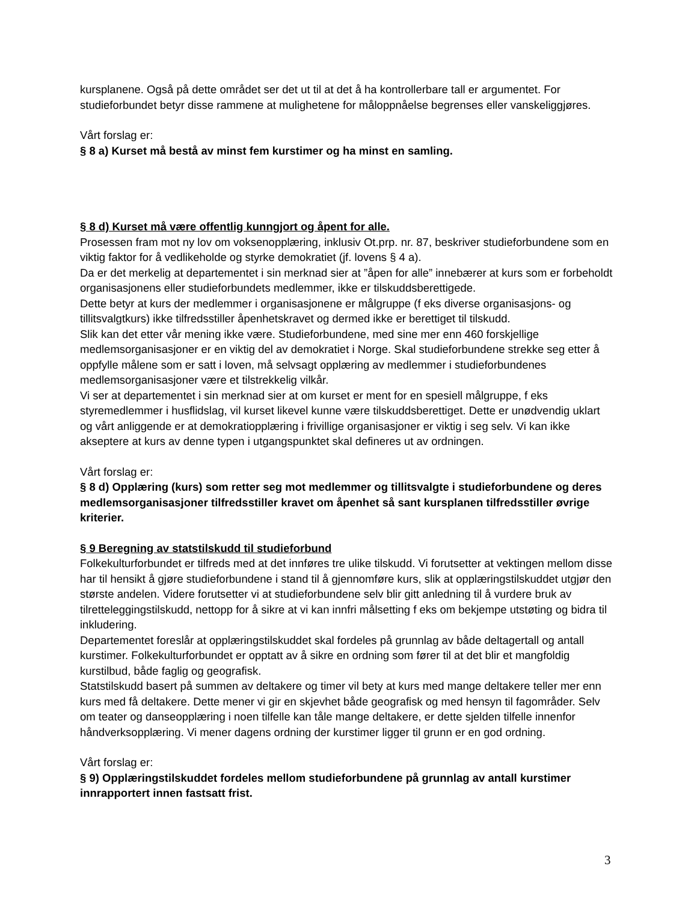kursplanene. Også på dette området ser det ut til at det å ha kontrollerbare tall er argumentet. For studieforbundet betyr disse rammene at mulighetene for måloppnåelse begrenses eller vanskeliggjøres.
Vårt forslag er:
§ 8 a) Kurset må bestå av minst fem kurstimer og ha minst en samling.
§ 8 d) Kurset må være offentlig kunngjort og åpent for alle.
Prosessen fram mot ny lov om voksenopplæring, inklusiv Ot.prp. nr. 87, beskriver studieforbundene som en viktig faktor for å vedlikeholde og styrke demokratiet (jf. lovens § 4 a).
Da er det merkelig at departementet i sin merknad sier at ”åpen for alle” innebærer at kurs som er forbeholdt organisasjonens eller studieforbundets medlemmer, ikke er tilskuddsberettigede.
Dette betyr at kurs der medlemmer i organisasjonene er målgruppe (f eks diverse organisasjons- og tillitsvalgtkurs) ikke tilfredsstiller åpenhetskravet og dermed ikke er berettiget til tilskudd.
Slik kan det etter vår mening ikke være. Studieforbundene, med sine mer enn 460 forskjellige medlemsorganisasjoner er en viktig del av demokratiet i Norge. Skal studieforbundene strekke seg etter å oppfylle målene som er satt i loven, må selvsagt opplæring av medlemmer i studieforbundenes medlemsorganisasjoner være et tilstrekkelig vilkår.
Vi ser at departementet i sin merknad sier at om kurset er ment for en spesiell målgruppe, f eks styremedlemmer i husflidslag, vil kurset likevel kunne være tilskuddsberettiget. Dette er unødvendig uklart og vårt anliggende er at demokratiopplæring i frivillige organisasjoner er viktig i seg selv. Vi kan ikke akseptere at kurs av denne typen i utgangspunktet skal defineres ut av ordningen.
Vårt forslag er:
§ 8 d) Opplæring (kurs) som retter seg mot medlemmer og tillitsvalgte i studieforbundene og deres medlemsorganisasjoner tilfredsstiller kravet om åpenhet så sant kursplanen tilfredsstiller øvrige kriterier.
§ 9 Beregning av statstilskudd til studieforbund
Folkekulturforbundet er tilfreds med at det innføres tre ulike tilskudd. Vi forutsetter at vektingen mellom disse har til hensikt å gjøre studieforbundene i stand til å gjennomføre kurs, slik at opplæringstilskuddet utgjør den største andelen. Videre forutsetter vi at studieforbundene selv blir gitt anledning til å vurdere bruk av tilretteleggingstilskudd, nettopp for å sikre at vi kan innfri målsetting f eks om bekjempe utstøting og bidra til inkludering.
Departementet foreslår at opplæringstilskuddet skal fordeles på grunnlag av både deltagertall og antall kurstimer. Folkekulturforbundet er opptatt av å sikre en ordning som fører til at det blir et mangfoldig kurstilbud, både faglig og geografisk.
Statstilskudd basert på summen av deltakere og timer vil bety at kurs med mange deltakere teller mer enn kurs med få deltakere. Dette mener vi gir en skjevhet både geografisk og med hensyn til fagområder. Selv om teater og danseopplæring i noen tilfelle kan tåle mange deltakere, er dette sjelden tilfelle innenfor håndverksopplæring. Vi mener dagens ordning der kurstimer ligger til grunn er en god ordning.
Vårt forslag er:
§ 9) Opplæringstilskuddet fordeles mellom studieforbundene på grunnlag av antall kurstimer innrapportert innen fastsatt frist.
3